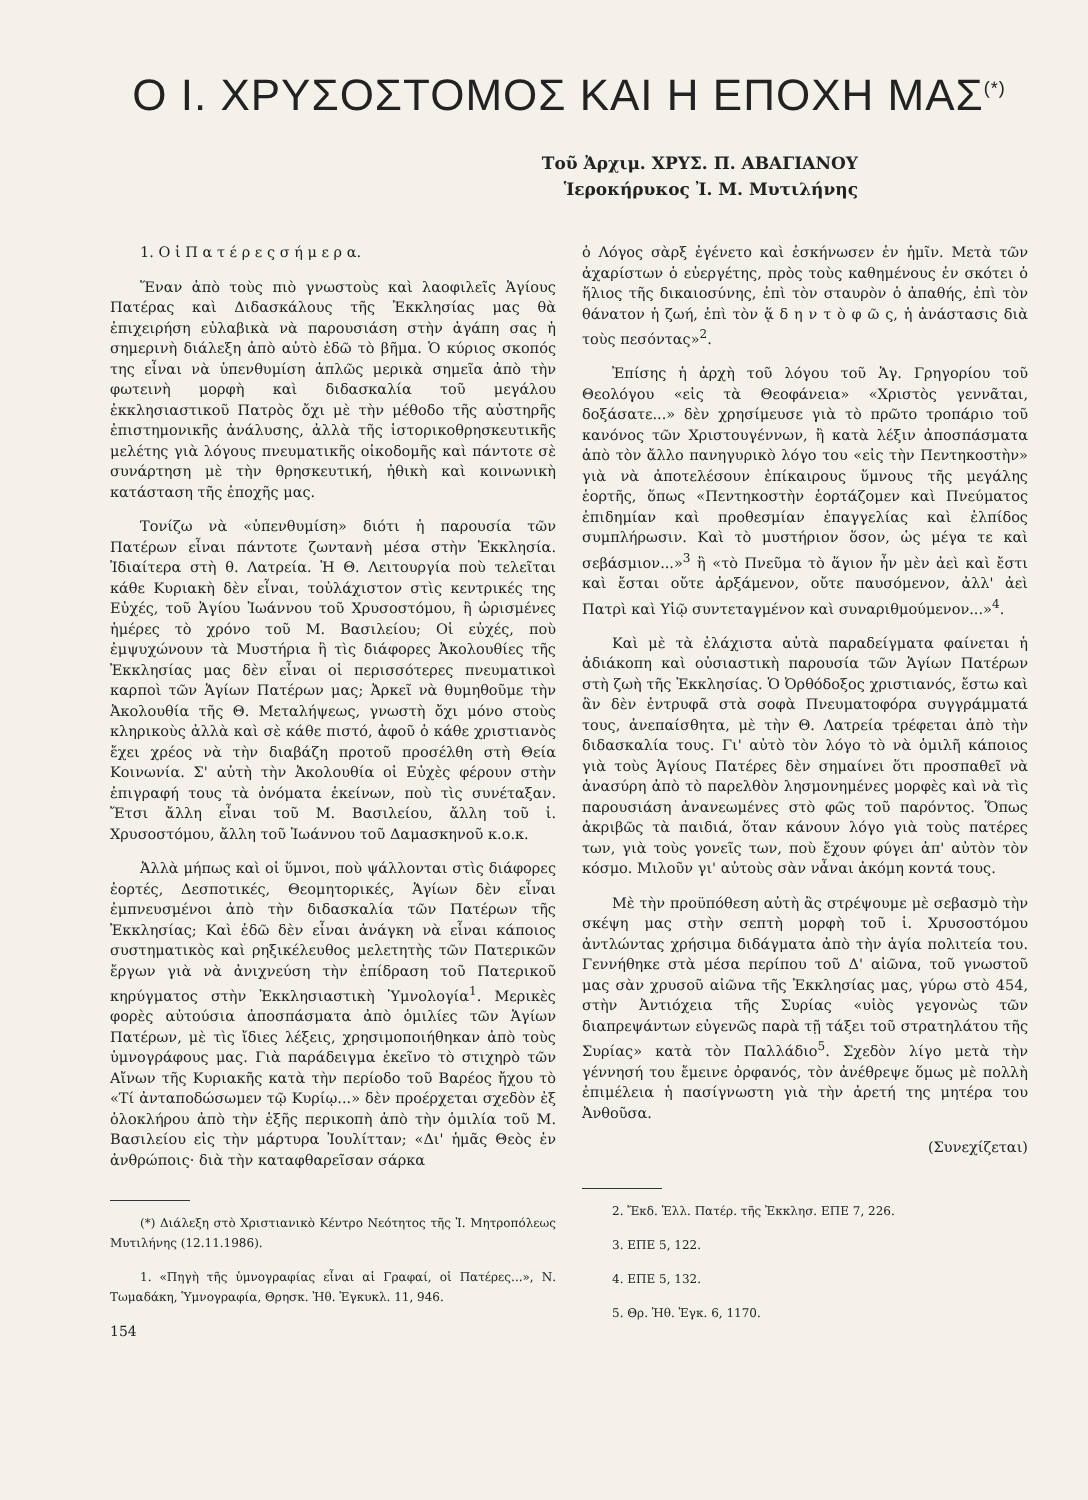Ο Ι. ΧΡΥΣΟΣΤΟΜΟΣ ΚΑΙ Η ΕΠΟΧΗ ΜΑΣ<sup>(*)</sup>
Τοῦ Ἀρχιμ. ΧΡΥΣ. Π. ΑΒΑΓΙΑΝΟΥ
Ἱεροκήρυκος Ἰ. Μ. Μυτιλήνης
1. Ο ἱ Π α τ έ ρ ε ς σ ή μ ε ρ α.
Ἕναν ἀπὸ τοὺς πιὸ γνωστοὺς καὶ λαοφιλεῖς Ἁγίους Πατέρας καὶ Διδασκάλους τῆς Ἐκκλησίας μας θὰ ἐπιχειρήση εὐλαβικὰ νὰ παρουσιάση στὴν ἀγάπη σας ἡ σημερινὴ διάλεξη ἀπὸ αὐτὸ ἐδῶ τὸ βῆμα. Ὁ κύριος σκοπός της εἶναι νὰ ὑπενθυμίση ἁπλῶς μερικὰ σημεῖα ἀπὸ τὴν φωτεινὴ μορφὴ καὶ διδασκαλία τοῦ μεγάλου ἐκκλησιαστικοῦ Πατρὸς ὄχι μὲ τὴν μέθοδο τῆς αὐστηρῆς ἐπιστημονικῆς ἀνάλυσης, ἀλλὰ τῆς ἱστορικοθρησκευτικῆς μελέτης γιὰ λόγους πνευματικῆς οἰκοδομῆς καὶ πάντοτε σὲ συνάρτηση μὲ τὴν θρησκευτική, ἠθικὴ καὶ κοινωνικὴ κατάσταση τῆς ἐποχῆς μας.
Τονίζω νὰ «ὑπενθυμίση» διότι ἡ παρουσία τῶν Πατέρων εἶναι πάντοτε ζωντανὴ μέσα στὴν Ἐκκλησία. Ἰδιαίτερα στὴ θ. Λατρεία. Ἡ Θ. Λειτουργία ποὺ τελεῖται κάθε Κυριακὴ δὲν εἶναι, τοὐλάχιστον στὶς κεντρικές της Εὐχές, τοῦ Ἁγίου Ἰωάννου τοῦ Χρυσοστόμου, ἢ ὡρισμένες ἡμέρες τὸ χρόνο τοῦ Μ. Βασιλείου; Οἱ εὐχές, ποὺ ἐμψυχώνουν τὰ Μυστήρια ἢ τὶς διάφορες Ἀκολουθίες τῆς Ἐκκλησίας μας δὲν εἶναι οἱ περισσότερες πνευματικοὶ καρποὶ τῶν Ἁγίων Πατέρων μας; Ἀρκεῖ νὰ θυμηθοῦμε τὴν Ἀκολουθία τῆς Θ. Μεταλήψεως, γνωστὴ ὄχι μόνο στοὺς κληρικοὺς ἀλλὰ καὶ σὲ κάθε πιστό, ἀφοῦ ὁ κάθε χριστιανὸς ἔχει χρέος νὰ τὴν διαβάζη προτοῦ προσέλθη στὴ Θεία Κοινωνία. Σ' αὐτὴ τὴν Ἀκολουθία οἱ Εὐχὲς φέρουν στὴν ἐπιγραφή τους τὰ ὀνόματα ἐκείνων, ποὺ τὶς συνέταξαν. Ἔτσι ἄλλη εἶναι τοῦ Μ. Βασιλείου, ἄλλη τοῦ ἱ. Χρυσοστόμου, ἄλλη τοῦ Ἰωάννου τοῦ Δαμασκηνοῦ κ.ο.κ.
Ἀλλὰ μήπως καὶ οἱ ὕμνοι, ποὺ ψάλλονται στὶς διάφορες ἑορτές, Δεσποτικές, Θεομητορικές, Ἁγίων δὲν εἶναι ἐμπνευσμένοι ἀπὸ τὴν διδασκαλία τῶν Πατέρων τῆς Ἐκκλησίας; Καὶ ἐδῶ δὲν εἶναι ἀνάγκη νὰ εἶναι κάποιος συστηματικὸς καὶ ρηξικέλευθος μελετητὴς τῶν Πατερικῶν ἔργων γιὰ νὰ ἀνιχνεύση τὴν ἐπίδραση τοῦ Πατερικοῦ κηρύγματος στὴν Ἐκκλησιαστικὴ Ὑμνολογία<sup>1</sup>. Μερικὲς φορὲς αὐτούσια ἀποσπάσματα ἀπὸ ὁμιλίες τῶν Ἁγίων Πατέρων, μὲ τὶς ἴδιες λέξεις, χρησιμοποιήθηκαν ἀπὸ τοὺς ὑμνογράφους μας. Γιὰ παράδειγμα ἐκεῖνο τὸ στιχηρὸ τῶν Αἴνων τῆς Κυριακῆς κατὰ τὴν περίοδο τοῦ Βαρέος ἤχου τὸ «Τί ἀνταποδώσωμεν τῷ Κυρίῳ...» δὲν προέρχεται σχεδὸν ἐξ ὁλοκλήρου ἀπὸ τὴν ἑξῆς περικοπὴ ἀπὸ τὴν ὁμιλία τοῦ Μ. Βασιλείου εἰς τὴν μάρτυρα Ἰουλίτταν; «Δι' ἡμᾶς Θεὸς ἐν ἀνθρώποις· διὰ τὴν καταφθαρεῖσαν σάρκα
(*) Διάλεξη στὸ Χριστιανικὸ Κέντρο Νεότητος τῆς Ἰ. Μητροπόλεως Μυτιλήνης (12.11.1986).
1. «Πηγὴ τῆς ὑμνογραφίας εἶναι αἱ Γραφαί, οἱ Πατέρες...», Ν. Τωμαδάκη, Ὑμνογραφία, Θρησκ. Ἠθ. Ἐγκυκλ. 11, 946.
154
ὁ Λόγος σὰρξ ἐγένετο καὶ ἐσκήνωσεν ἐν ἡμῖν. Μετὰ τῶν ἀχαρίστων ὁ εὐεργέτης, πρὸς τοὺς καθημένους ἐν σκότει ὁ ἥλιος τῆς δικαιοσύνης, ἐπὶ τὸν σταυρὸν ὁ ἀπαθής, ἐπὶ τὸν θάνατον ἡ ζωή, ἐπὶ τὸν ᾅ δ η ν τ ὸ φ ῶ ς, ἡ ἀνάστασις διὰ τοὺς πεσόντας»<sup>2</sup>.
Ἐπίσης ἡ ἀρχὴ τοῦ λόγου τοῦ Ἁγ. Γρηγορίου τοῦ Θεολόγου «εἰς τὰ Θεοφάνεια» «Χριστὸς γεννᾶται, δοξάσατε...» δὲν χρησίμευσε γιὰ τὸ πρῶτο τροπάριο τοῦ κανόνος τῶν Χριστουγέννων, ἢ κατὰ λέξιν ἀποσπάσματα ἀπὸ τὸν ἄλλο πανηγυρικὸ λόγο του «εἰς τὴν Πεντηκοστὴν» γιὰ νὰ ἀποτελέσουν ἐπίκαιρους ὕμνους τῆς μεγάλης ἑορτῆς, ὅπως «Πεντηκοστὴν ἑορτάζομεν καὶ Πνεύματος ἐπιδημίαν καὶ προθεσμίαν ἐπαγγελίας καὶ ἐλπίδος συμπλήρωσιν. Καὶ τὸ μυστήριον ὅσον, ὡς μέγα τε καὶ σεβάσμιον...»<sup>3</sup> ἢ «τὸ Πνεῦμα τὸ ἅγιον ἦν μὲν ἀεὶ καὶ ἔστι καὶ ἔσται οὔτε ἀρξάμενον, οὔτε παυσόμενον, ἀλλ' ἀεὶ Πατρὶ καὶ Υἱῷ συντεταγμένον καὶ συναριθμούμενον...»<sup>4</sup>.
Καὶ μὲ τὰ ἐλάχιστα αὐτὰ παραδείγματα φαίνεται ἡ ἀδιάκοπη καὶ οὐσιαστικὴ παρουσία τῶν Ἁγίων Πατέρων στὴ ζωὴ τῆς Ἐκκλησίας. Ὁ Ὀρθόδοξος χριστιανός, ἔστω καὶ ἂν δὲν ἐντρυφᾶ στὰ σοφὰ Πνευματοφόρα συγγράμματά τους, ἀνεπαίσθητα, μὲ τὴν Θ. Λατρεία τρέφεται ἀπὸ τὴν διδασκαλία τους. Γι' αὐτὸ τὸν λόγο τὸ νὰ ὁμιλῆ κάποιος γιὰ τοὺς Ἁγίους Πατέρες δὲν σημαίνει ὅτι προσπαθεῖ νὰ ἀνασύρη ἀπὸ τὸ παρελθὸν λησμονημένες μορφὲς καὶ νὰ τὶς παρουσιάση ἀνανεωμένες στὸ φῶς τοῦ παρόντος. Ὅπως ἀκριβῶς τὰ παιδιά, ὅταν κάνουν λόγο γιὰ τοὺς πατέρες των, γιὰ τοὺς γονεῖς των, ποὺ ἔχουν φύγει ἀπ' αὐτὸν τὸν κόσμο. Μιλοῦν γι' αὐτοὺς σὰν νἆναι ἀκόμη κοντά τους.
Μὲ τὴν προϋπόθεση αὐτὴ ἂς στρέψουμε μὲ σεβασμὸ τὴν σκέψη μας στὴν σεπτὴ μορφὴ τοῦ ἱ. Χρυσοστόμου ἀντλώντας χρήσιμα διδάγματα ἀπὸ τὴν ἁγία πολιτεία του. Γεννήθηκε στὰ μέσα περίπου τοῦ Δ' αἰῶνα, τοῦ γνωστοῦ μας σὰν χρυσοῦ αἰῶνα τῆς Ἐκκλησίας μας, γύρω στὸ 454, στὴν Ἀντιόχεια τῆς Συρίας «υἱὸς γεγονὼς τῶν διαπρεψάντων εὐγενῶς παρὰ τῇ τάξει τοῦ στρατηλάτου τῆς Συρίας» κατὰ τὸν Παλλάδιο<sup>5</sup>. Σχεδὸν λίγο μετὰ τὴν γέννησή του ἔμεινε ὀρφανός, τὸν ἀνέθρεψε ὅμως μὲ πολλὴ ἐπιμέλεια ἡ πασίγνωστη γιὰ τὴν ἀρετή της μητέρα του Ἀνθοῦσα.
(Συνεχίζεται)
2. Ἔκδ. Ἑλλ. Πατέρ. τῆς Ἐκκλησ. ΕΠΕ 7, 226.
3. ΕΠΕ 5, 122.
4. ΕΠΕ 5, 132.
5. Θρ. Ἠθ. Ἐγκ. 6, 1170.